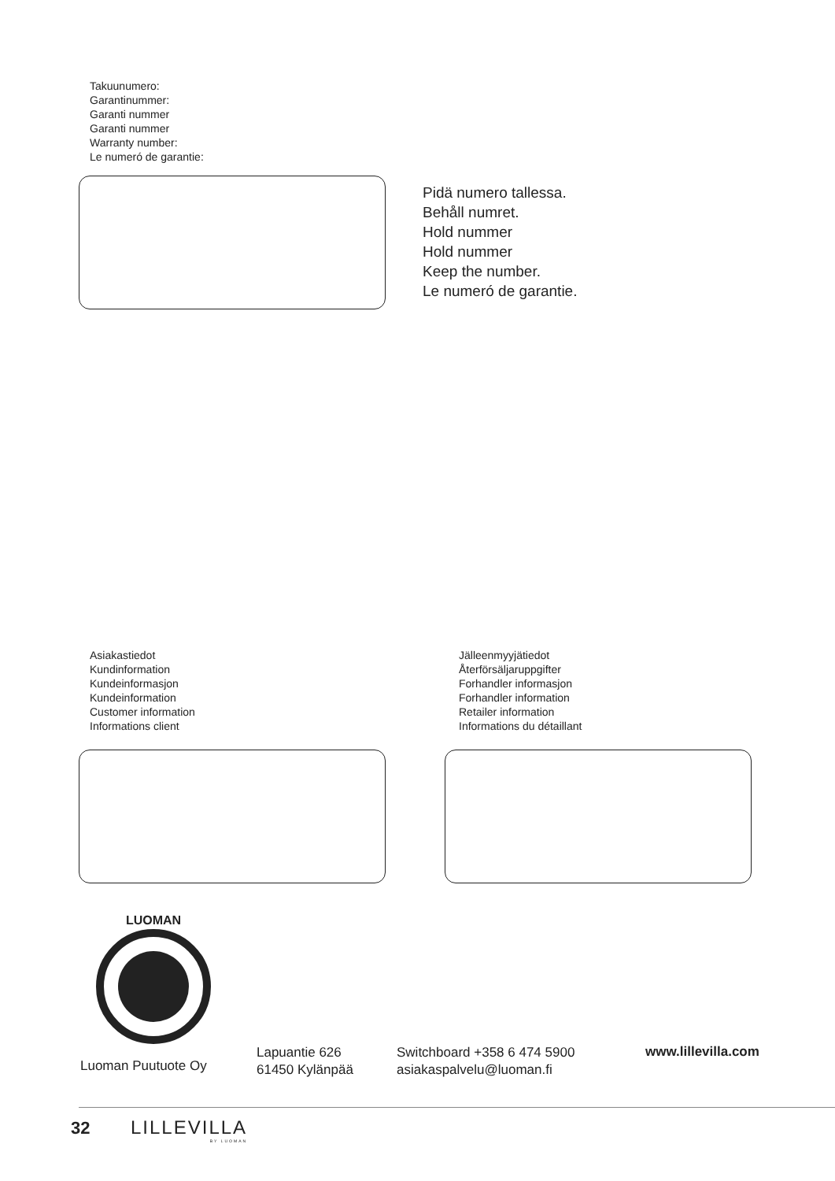Takuunumero:
Garantinummer:
Garanti nummer
Garanti nummer
Warranty number:
Le numeró de garantie:
Pidä numero tallessa.
Behåll numret.
Hold nummer
Hold nummer
Keep the number.
Le numeró de garantie.
Asiakastiedot
Kundinformation
Kundeinformasjon
Kundeinformation
Customer information
Informations client
Jälleenmyyjätiedot
Återförsäljaruppgifter
Forhandler informasjon
Forhandler information
Retailer information
Informations du détaillant
LUOMAN
Luoman Puutuote Oy
Lapuantie 626
61450 Kylänpää
Switchboard +358 6 474 5900
asiakaspalvelu@luoman.fi
www.lillevilla.com
32
LILLEVILLA
BY LUOMAN